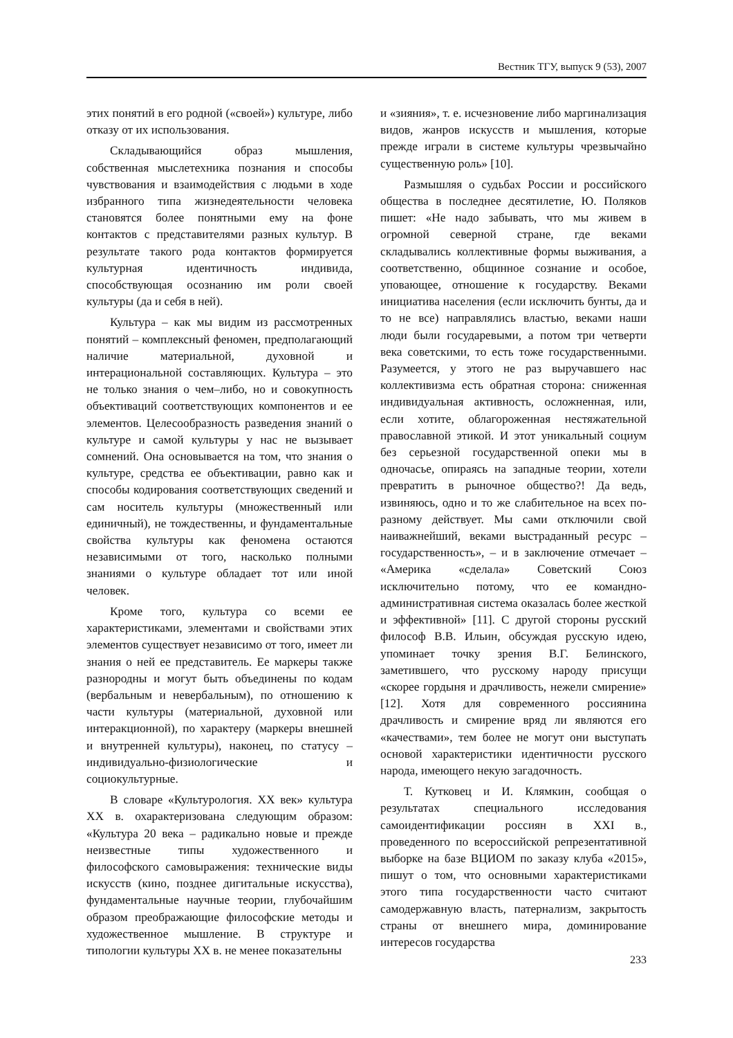Вестник ТГУ, выпуск 9 (53), 2007
этих понятий в его родной («своей») культуре, либо отказу от их использования.
Складывающийся образ мышления, собственная мыслетехника познания и способы чувствования и взаимодействия с людьми в ходе избранного типа жизнедеятельности человека становятся более понятными ему на фоне контактов с представителями разных культур. В результате такого рода контактов формируется культурная идентичность индивида, способствующая осознанию им роли своей культуры (да и себя в ней).
Культура – как мы видим из рассмотренных понятий – комплексный феномен, предполагающий наличие материальной, духовной и интерациональной составляющих. Культура – это не только знания о чем–либо, но и совокупность объективаций соответствующих компонентов и ее элементов. Целесообразность разведения знаний о культуре и самой культуры у нас не вызывает сомнений. Она основывается на том, что знания о культуре, средства ее объективации, равно как и способы кодирования соответствующих сведений и сам носитель культуры (множественный или единичный), не тождественны, и фундаментальные свойства культуры как феномена остаются независимыми от того, насколько полными знаниями о культуре обладает тот или иной человек.
Кроме того, культура со всеми ее характеристиками, элементами и свойствами этих элементов существует независимо от того, имеет ли знания о ней ее представитель. Ее маркеры также разнородны и могут быть объединены по кодам (вербальным и невербальным), по отношению к части культуры (материальной, духовной или интеракционной), по характеру (маркеры внешней и внутренней культуры), наконец, по статусу – индивидуально-физиологические и социокультурные.
В словаре «Культурология. XX век» культура XX в. охарактеризована следующим образом: «Культура 20 века – радикально новые и прежде неизвестные типы художественного и философского самовыражения: технические виды искусств (кино, позднее дигитальные искусства), фундаментальные научные теории, глубочайшим образом преображающие философские методы и художественное мышление. В структуре и типологии культуры XX в. не менее показательны
и «зияния», т. е. исчезновение либо маргинализация видов, жанров искусств и мышления, которые прежде играли в системе культуры чрезвычайно существенную роль» [10].
Размышляя о судьбах России и российского общества в последнее десятилетие, Ю. Поляков пишет: «Не надо забывать, что мы живем в огромной северной стране, где веками складывались коллективные формы выживания, а соответственно, общинное сознание и особое, уповающее, отношение к государству. Веками инициатива населения (если исключить бунты, да и то не все) направлялись властью, веками наши люди были государевыми, а потом три четверти века советскими, то есть тоже государственными. Разумеется, у этого не раз выручавшего нас коллективизма есть обратная сторона: сниженная индивидуальная активность, осложненная, или, если хотите, облагороженная нестяжательной православной этикой. И этот уникальный социум без серьезной государственной опеки мы в одночасье, опираясь на западные теории, хотели превратить в рыночное общество?! Да ведь, извиняюсь, одно и то же слабительное на всех по-разному действует. Мы сами отключили свой наиважнейший, веками выстраданный ресурс – государственность», – и в заключение отмечает – «Америка «сделала» Советский Союз исключительно потому, что ее командно-административная система оказалась более жесткой и эффективной» [11]. С другой стороны русский философ В.В. Ильин, обсуждая русскую идею, упоминает точку зрения В.Г. Белинского, заметившего, что русскому народу присущи «скорее гордыня и драчливость, нежели смирение» [12]. Хотя для современного россиянина драчливость и смирение вряд ли являются его «качествами», тем более не могут они выступать основой характеристики идентичности русского народа, имеющего некую загадочность.
Т. Кутковец и И. Клямкин, сообщая о результатах специального исследования самоидентификации россиян в XXI в., проведенного по всероссийской репрезентативной выборке на базе ВЦИОМ по заказу клуба «2015», пишут о том, что основными характеристиками этого типа государственности часто считают самодержавную власть, патернализм, закрытость страны от внешнего мира, доминирование интересов государства
233